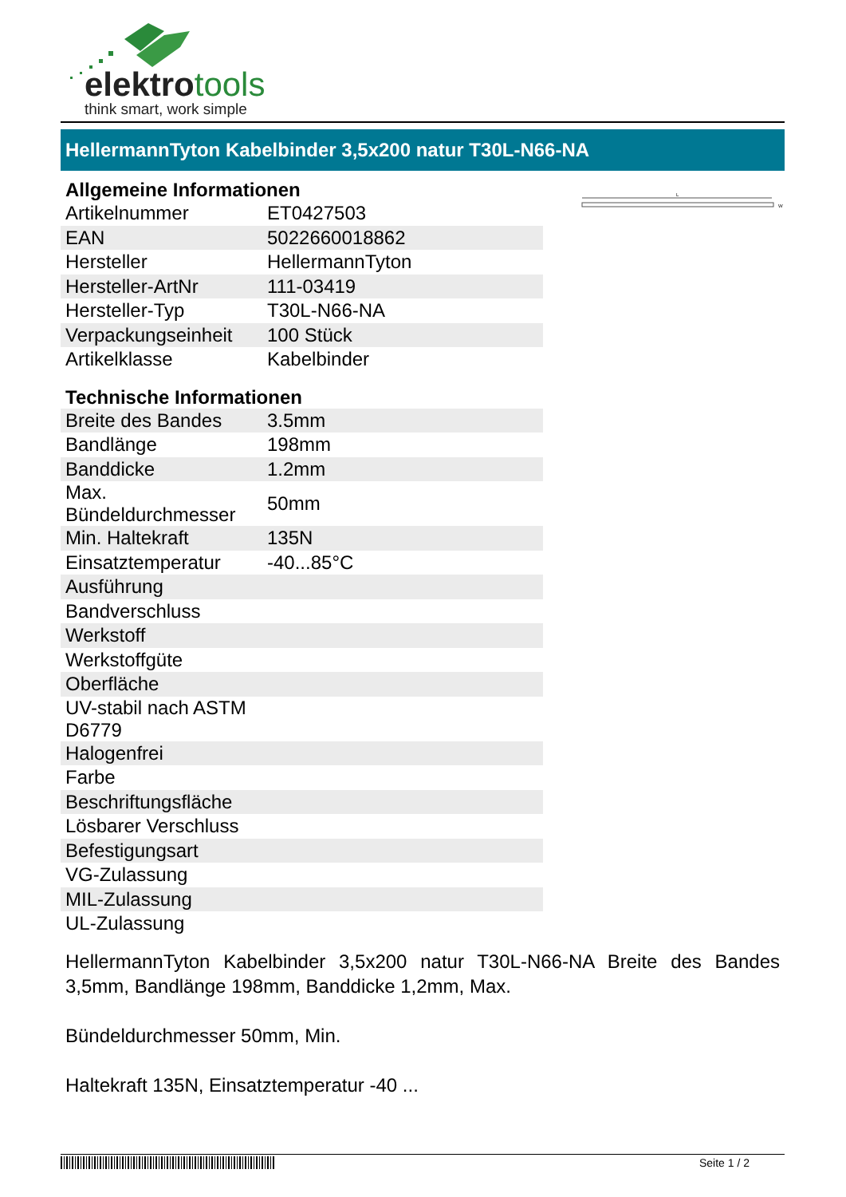elektrotools
think smart, work simple
HellermannTyton Kabelbinder 3,5x200 natur T30L-N66-NA
L
W
| Allgemeine Informationen | |
| --- | --- |
| Artikelnummer | ET0427503 |
| EAN | 5022660018862 |
| Hersteller | HellermannTyton |
| Hersteller-ArtNr | 111-03419 |
| Hersteller-Typ | T30L-N66-NA |
| Verpackungseinheit | 100 Stück |
| Artikelklasse | Kabelbinder |
| Technische Informationen | |
| Breite des Bandes | 3.5mm |
| Bandlänge | 198mm |
| Banddicke | 1.2mm |
| Max. Bündeldurchmesser | 50mm |
| Min. Haltekraft | 135N |
| Einsatztemperatur | -40...85°C |
| Ausführung | |
| Bandverschluss | |
| Werkstoff | |
| Werkstoffgüte | |
| Oberfläche | |
| UV-stabil nach ASTM D6779 | |
| Halogenfrei | |
| Farbe | |
| Beschriftungsfläche | |
| Lösbarer Verschluss | |
| Befestigungsart | |
| VG-Zulassung | |
| MIL-Zulassung | |
| UL-Zulassung | |
HellermannTyton Kabelbinder 3,5x200 natur T30L-N66-NA Breite des Bandes 3,5mm, Bandlänge 198mm, Banddicke 1,2mm, Max.
Bündeldurchmesser 50mm, Min.
Haltekraft 135N, Einsatztemperatur -40 ...
Seite 1 / 2